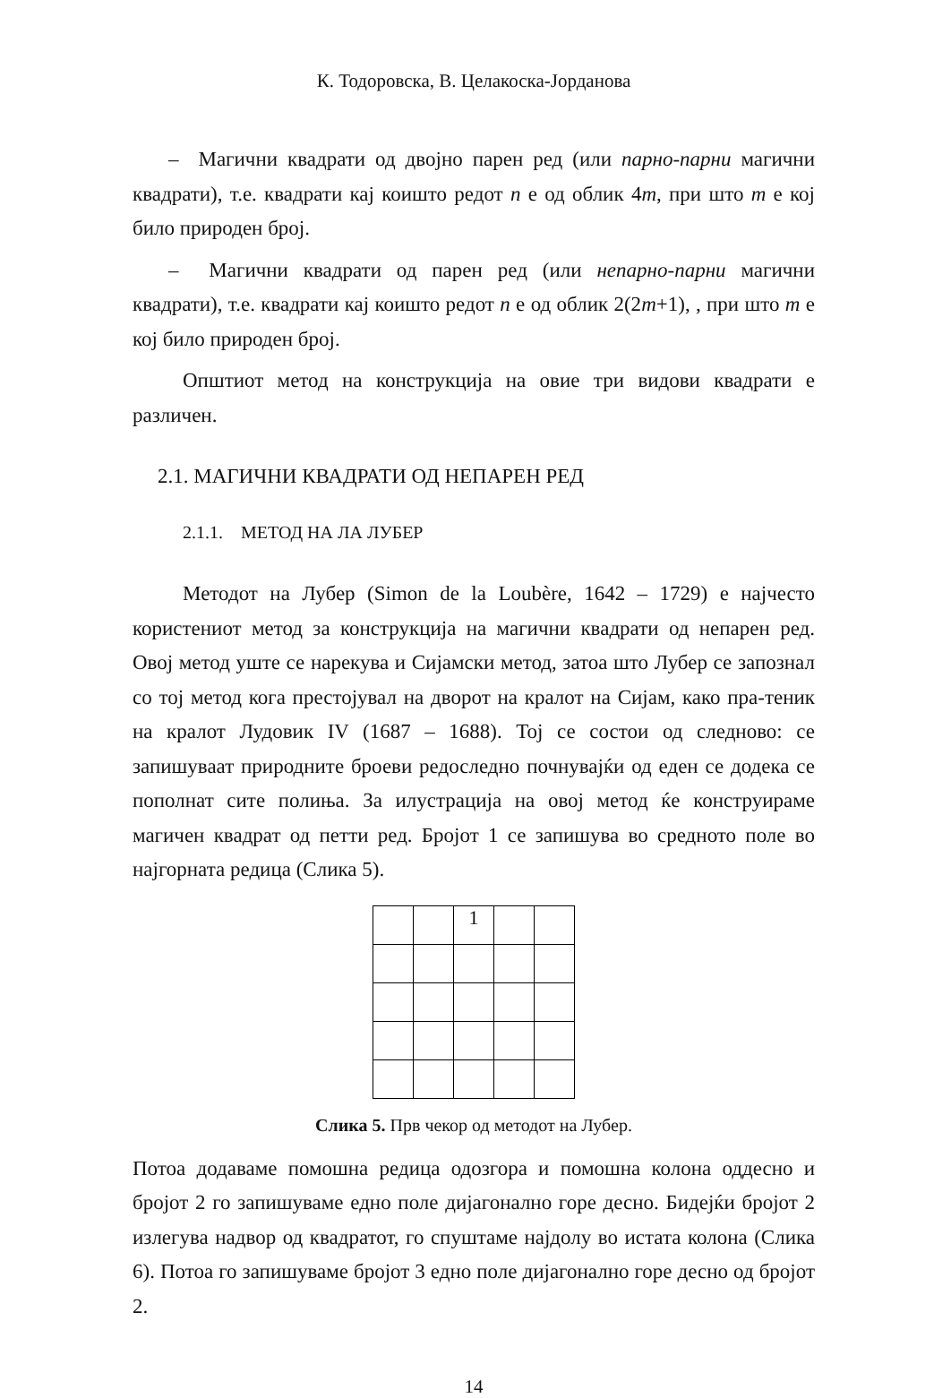К. Тодоровска, В. Целакоска-Јорданова
– Магични квадрати од двојно парен ред (или парно-парни магични квадрати), т.е. квадрати кај коишто редот n е од облик 4m, при што m е кој било природен број.
– Магични квадрати од парен ред (или непарно-парни магични квадрати), т.е. квадрати кај коишто редот n е од облик 2(2m+1), , при што m е кој било природен број.
Општиот метод на конструкција на овие три видови квадрати е различен.
2.1. МАГИЧНИ КВАДРАТИ ОД НЕПАРЕН РЕД
2.1.1. МЕТОД НА ЛА ЛУБЕР
Методот на Лубер (Simon de la Loubère, 1642 – 1729) е најчесто користениот метод за конструкција на магични квадрати од непарен ред. Овој метод уште се нарекува и Сијамски метод, затоа што Лубер се запознал со тој метод кога престојувал на дворот на кралот на Сијам, како пра-теник на кралот Лудовик IV (1687 – 1688). Тој се состои од следново: се запишуваат природните броеви редоследно почнувајќи од еден се додека се пополнат сите полиња. За илустрација на овој метод ќе конструираме магичен квадрат од петти ред. Бројот 1 се запишува во средното поле во најгорната редица (Слика 5).
| | | 1 | | |
Слика 5. Прв чекор од методот на Лубер.
Потоа додаваме помошна редица одозгора и помошна колона оддесно и бројот 2 го запишуваме едно поле дијагонално горе десно. Бидејќи бројот 2 излегува надвор од квадратот, го спуштаме најдолу во истата колона (Слика 6). Потоа го запишуваме бројот 3 едно поле дијагонално горе десно од бројот 2.
14